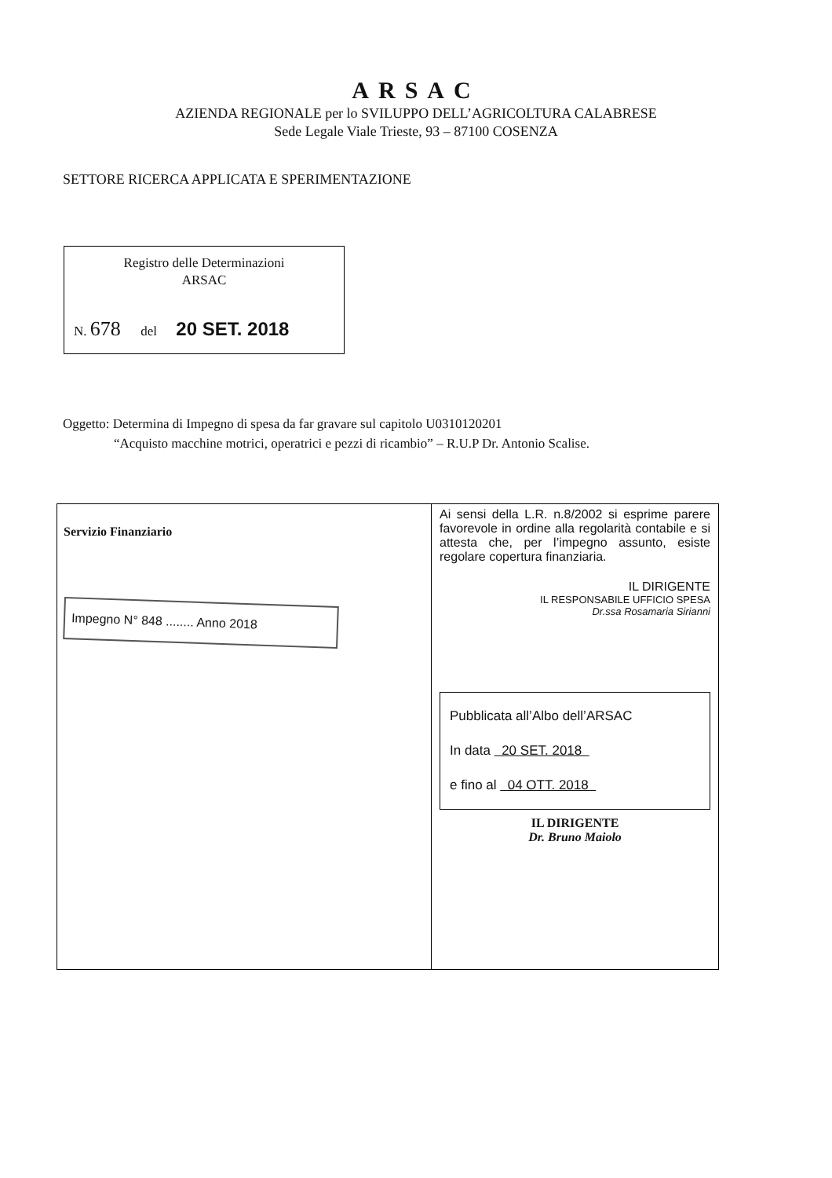ARSAC
AZIENDA REGIONALE per lo SVILUPPO DELL’AGRICOLTURA CALABRESE
Sede Legale Viale Trieste, 93 – 87100 COSENZA
SETTORE RICERCA APPLICATA E SPERIMENTAZIONE
Registro delle Determinazioni
ARSAC
N. 678 del 20 SET. 2018
Oggetto: Determina di Impegno di spesa da far gravare sul capitolo U0310120201
“Acquisto macchine motrici, operatrici e pezzi di ricambio” – R.U.P Dr. Antonio Scalise.
| Servizio Finanziario Impegno N° 848 ........ Anno 2018 | Ai sensi della L.R. n.8/2002 si esprime parere favorevole in ordine alla regolarità contabile e si attesta che, per l’impegno assunto, esiste regolare copertura finanziaria. IL DIRIGENTE IL RESPONSABILE UFFICIO SPESA Dr.ssa Rosamaria Sirianni Pubblicata all’Albo dell’ARSAC In data 20 SET. 2018 e fino al 04 OTT. 2018 IL DIRIGENTE Dr. Bruno Maiolo |